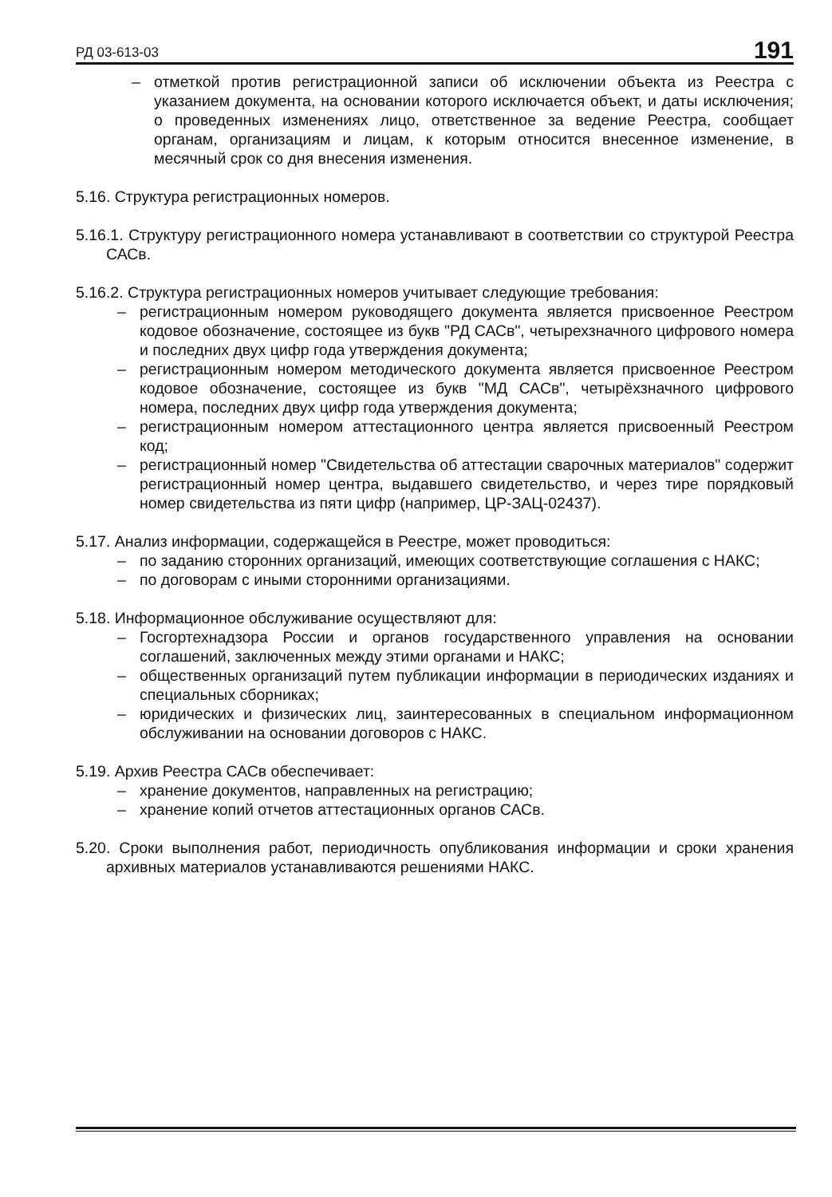РД 03-613-03 191
– отметкой против регистрационной записи об исключении объекта из Реестра с указанием документа, на основании которого исключается объект, и даты исключения; о проведенных изменениях лицо, ответственное за ведение Реестра, сообщает органам, организациям и лицам, к которым относится внесенное изменение, в месячный срок со дня внесения изменения.
5.16. Структура регистрационных номеров.
5.16.1. Структуру регистрационного номера устанавливают в соответствии со структурой Реестра САСв.
5.16.2. Структура регистрационных номеров учитывает следующие требования:
– регистрационным номером руководящего документа является присвоенное Реестром кодовое обозначение, состоящее из букв "РД САСв", четырехзначного цифрового номера и последних двух цифр года утверждения документа;
– регистрационным номером методического документа является присвоенное Реестром кодовое обозначение, состоящее из букв "МД САСв", четырёхзначного цифрового номера, последних двух цифр года утверждения документа;
– регистрационным номером аттестационного центра является присвоенный Реестром код;
– регистрационный номер "Свидетельства об аттестации сварочных материалов" содержит регистрационный номер центра, выдавшего свидетельство, и через тире порядковый номер свидетельства из пяти цифр (например, ЦР-ЗАЦ-02437).
5.17. Анализ информации, содержащейся в Реестре, может проводиться:
– по заданию сторонних организаций, имеющих соответствующие соглашения с НАКС;
– по договорам с иными сторонними организациями.
5.18. Информационное обслуживание осуществляют для:
– Госгортехнадзора России и органов государственного управления на основании соглашений, заключенных между этими органами и НАКС;
– общественных организаций путем публикации информации в периодических изданиях и специальных сборниках;
– юридических и физических лиц, заинтересованных в специальном информационном обслуживании на основании договоров с НАКС.
5.19. Архив Реестра САСв обеспечивает:
– хранение документов, направленных на регистрацию;
– хранение копий отчетов аттестационных органов САСв.
5.20. Сроки выполнения работ, периодичность опубликования информации и сроки хранения архивных материалов устанавливаются решениями НАКС.